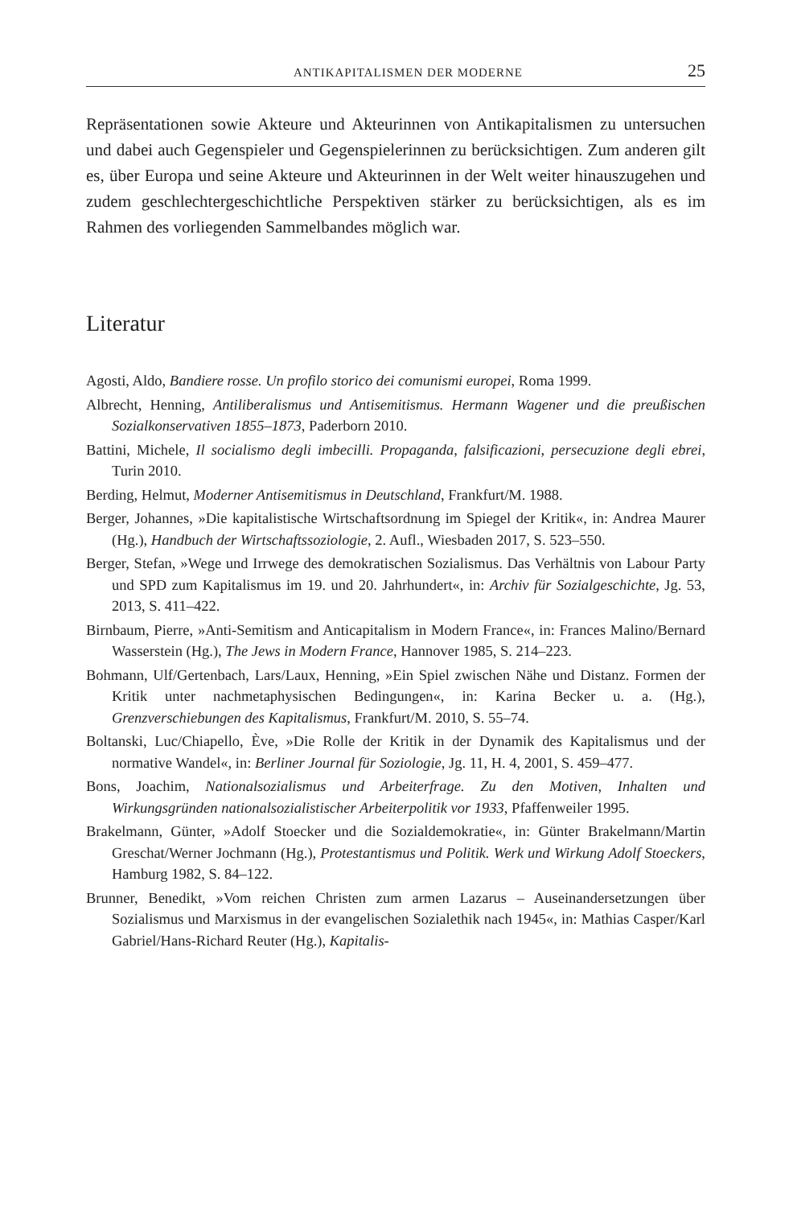ANTIKAPITALISMEN DER MODERNE 25
Repräsentationen sowie Akteure und Akteurinnen von Antikapitalismen zu untersuchen und dabei auch Gegenspieler und Gegenspielerinnen zu berücksichtigen. Zum anderen gilt es, über Europa und seine Akteure und Akteurinnen in der Welt weiter hinauszugehen und zudem geschlechtergeschichtliche Perspektiven stärker zu berücksichtigen, als es im Rahmen des vorliegenden Sammelbandes möglich war.
Literatur
Agosti, Aldo, Bandiere rosse. Un profilo storico dei comunismi europei, Roma 1999.
Albrecht, Henning, Antiliberalismus und Antisemitismus. Hermann Wagener und die preußischen Sozialkonservativen 1855–1873, Paderborn 2010.
Battini, Michele, Il socialismo degli imbecilli. Propaganda, falsificazioni, persecuzione degli ebrei, Turin 2010.
Berding, Helmut, Moderner Antisemitismus in Deutschland, Frankfurt/M. 1988.
Berger, Johannes, »Die kapitalistische Wirtschaftsordnung im Spiegel der Kritik«, in: Andrea Maurer (Hg.), Handbuch der Wirtschaftssoziologie, 2. Aufl., Wiesbaden 2017, S. 523–550.
Berger, Stefan, »Wege und Irrwege des demokratischen Sozialismus. Das Verhältnis von Labour Party und SPD zum Kapitalismus im 19. und 20. Jahrhundert«, in: Archiv für Sozialgeschichte, Jg. 53, 2013, S. 411–422.
Birnbaum, Pierre, »Anti-Semitism and Anticapitalism in Modern France«, in: Frances Malino/Bernard Wasserstein (Hg.), The Jews in Modern France, Hannover 1985, S. 214–223.
Bohmann, Ulf/Gertenbach, Lars/Laux, Henning, »Ein Spiel zwischen Nähe und Distanz. Formen der Kritik unter nachmetaphysischen Bedingungen«, in: Karina Becker u. a. (Hg.), Grenzverschiebungen des Kapitalismus, Frankfurt/M. 2010, S. 55–74.
Boltanski, Luc/Chiapello, Ève, »Die Rolle der Kritik in der Dynamik des Kapitalismus und der normative Wandel«, in: Berliner Journal für Soziologie, Jg. 11, H. 4, 2001, S. 459–477.
Bons, Joachim, Nationalsozialismus und Arbeiterfrage. Zu den Motiven, Inhalten und Wirkungsgründen nationalsozialistischer Arbeiterpolitik vor 1933, Pfaffenweiler 1995.
Brakelmann, Günter, »Adolf Stoecker und die Sozialdemokratie«, in: Günter Brakelmann/Martin Greschat/Werner Jochmann (Hg.), Protestantismus und Politik. Werk und Wirkung Adolf Stoeckers, Hamburg 1982, S. 84–122.
Brunner, Benedikt, »Vom reichen Christen zum armen Lazarus – Auseinandersetzungen über Sozialismus und Marxismus in der evangelischen Sozialethik nach 1945«, in: Mathias Casper/Karl Gabriel/Hans-Richard Reuter (Hg.), Kapitalis-